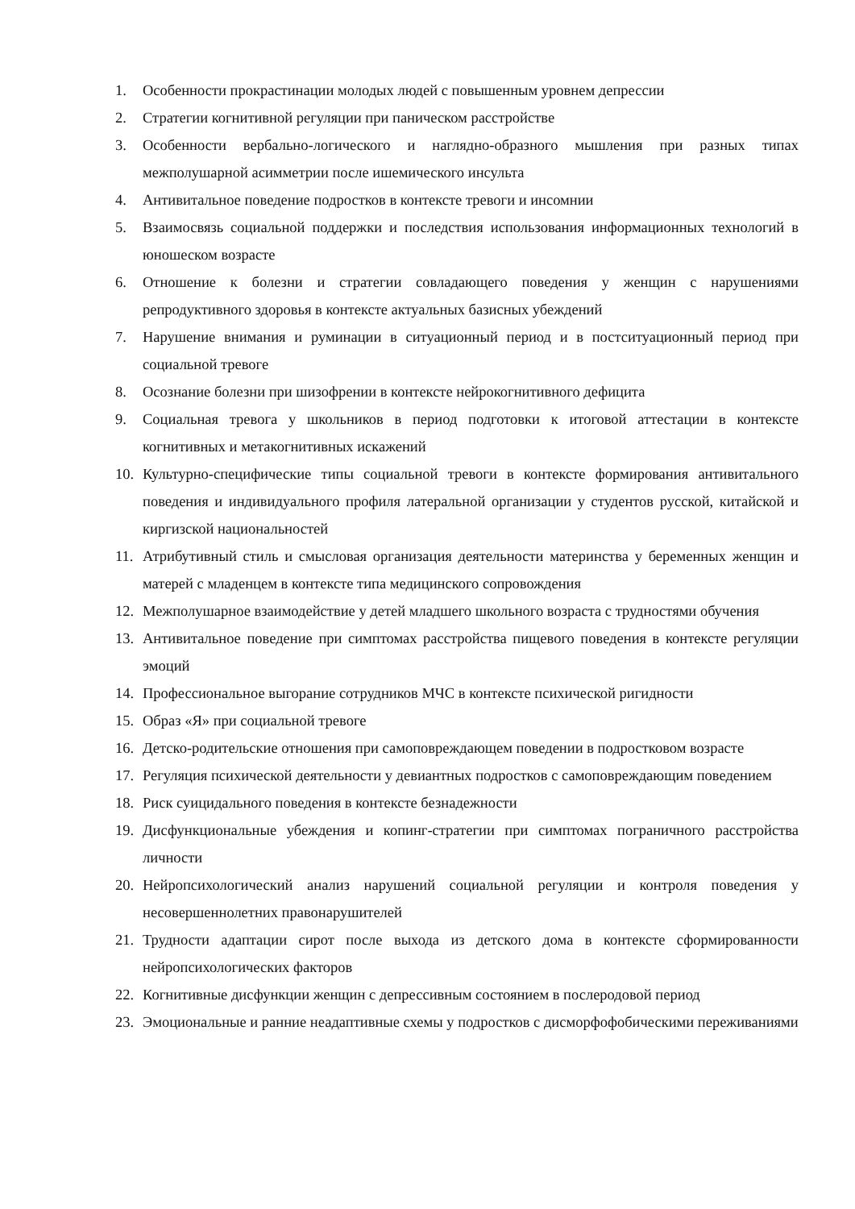1. Особенности прокрастинации молодых людей с повышенным уровнем депрессии
2. Стратегии когнитивной регуляции при паническом расстройстве
3. Особенности вербально-логического и наглядно-образного мышления при разных типах межполушарной асимметрии после ишемического инсульта
4. Антивитальное поведение подростков в контексте тревоги и инсомнии
5. Взаимосвязь социальной поддержки и последствия использования информационных технологий в юношеском возрасте
6. Отношение к болезни и стратегии совладающего поведения у женщин с нарушениями репродуктивного здоровья в контексте актуальных базисных убеждений
7. Нарушение внимания и руминации в ситуационный период и в постситуационный период при социальной тревоге
8. Осознание болезни при шизофрении в контексте нейрокогнитивного дефицита
9. Социальная тревога у школьников в период подготовки к итоговой аттестации в контексте когнитивных и метакогнитивных искажений
10. Культурно-специфические типы социальной тревоги в контексте формирования антивитального поведения и индивидуального профиля латеральной организации у студентов русской, китайской и киргизской национальностей
11. Атрибутивный стиль и смысловая организация деятельности материнства у беременных женщин и матерей с младенцем в контексте типа медицинского сопровождения
12. Межполушарное взаимодействие у детей младшего школьного возраста с трудностями обучения
13. Антивитальное поведение при симптомах расстройства пищевого поведения в контексте регуляции эмоций
14. Профессиональное выгорание сотрудников МЧС в контексте психической ригидности
15. Образ «Я» при социальной тревоге
16. Детско-родительские отношения при самоповреждающем поведении в подростковом возрасте
17. Регуляция психической деятельности у девиантных подростков с самоповреждающим поведением
18. Риск суицидального поведения в контексте безнадежности
19. Дисфункциональные убеждения и копинг-стратегии при симптомах пограничного расстройства личности
20. Нейропсихологический анализ нарушений социальной регуляции и контроля поведения у несовершеннолетних правонарушителей
21. Трудности адаптации сирот после выхода из детского дома в контексте сформированности нейропсихологических факторов
22. Когнитивные дисфункции женщин с депрессивным состоянием в послеродовой период
23. Эмоциональные и ранние неадаптивные схемы у подростков с дисморфофобическими переживаниями